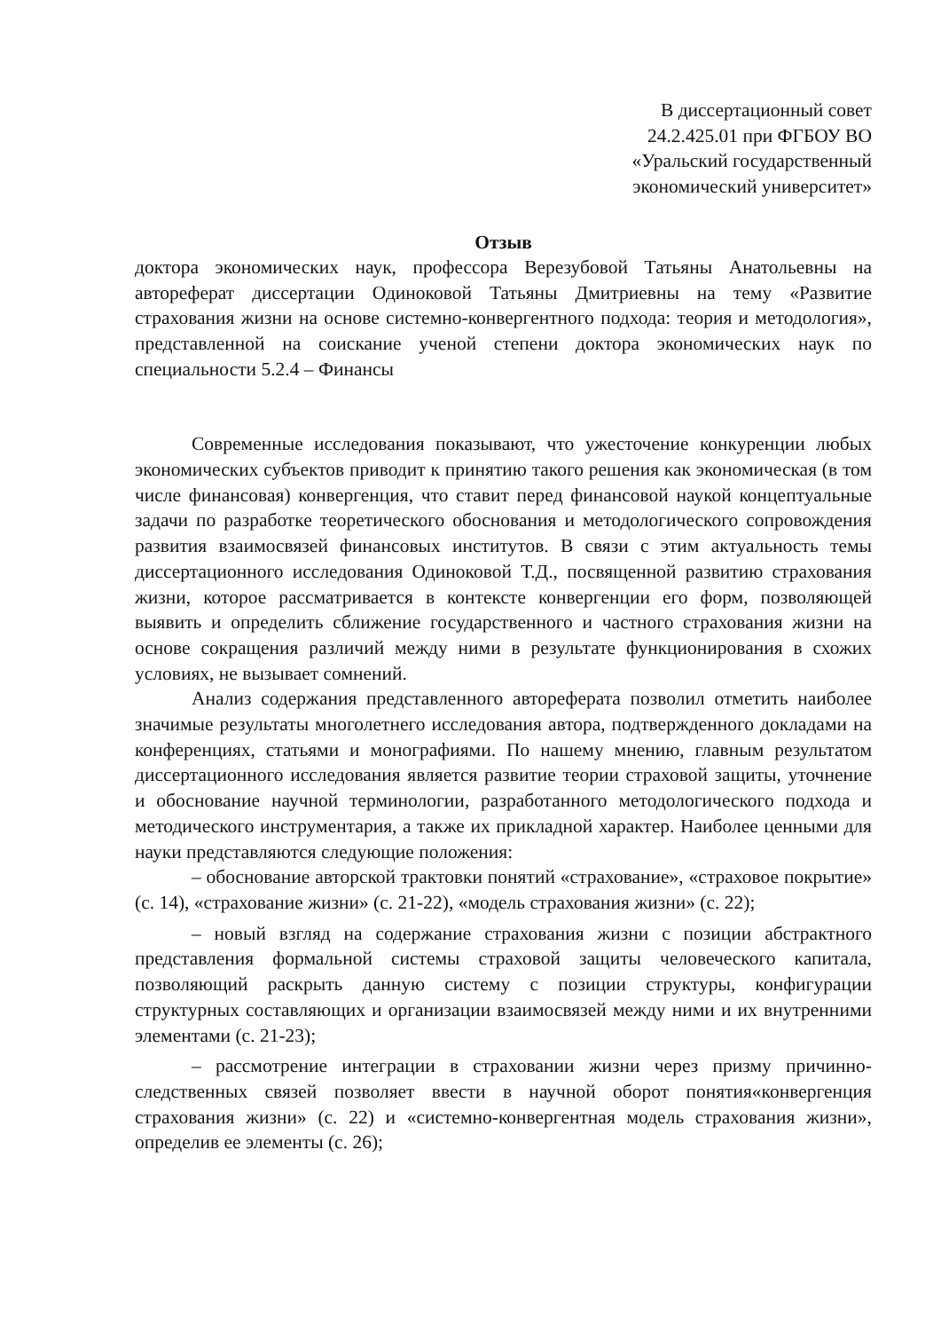В диссертационный совет
24.2.425.01 при ФГБОУ ВО
«Уральский государственный
экономический университет»
Отзыв
доктора экономических наук, профессора Верезубовой Татьяны Анатольевны на автореферат диссертации Одиноковой Татьяны Дмитриевны на тему «Развитие страхования жизни на основе системно-конвергентного подхода: теория и методология», представленной на соискание ученой степени доктора экономических наук по специальности 5.2.4 – Финансы
Современные исследования показывают, что ужесточение конкуренции любых экономических субъектов приводит к принятию такого решения как экономическая (в том числе финансовая) конвергенция, что ставит перед финансовой наукой концептуальные задачи по разработке теоретического обоснования и методологического сопровождения развития взаимосвязей финансовых институтов. В связи с этим актуальность темы диссертационного исследования Одиноковой Т.Д., посвященной развитию страхования жизни, которое рассматривается в контексте конвергенции его форм, позволяющей выявить и определить сближение государственного и частного страхования жизни на основе сокращения различий между ними в результате функционирования в схожих условиях, не вызывает сомнений.
Анализ содержания представленного автореферата позволил отметить наиболее значимые результаты многолетнего исследования автора, подтвержденного докладами на конференциях, статьями и монографиями. По нашему мнению, главным результатом диссертационного исследования является развитие теории страховой защиты, уточнение и обоснование научной терминологии, разработанного методологического подхода и методического инструментария, а также их прикладной характер. Наиболее ценными для науки представляются следующие положения:
– обоснование авторской трактовки понятий «страхование», «страховое покрытие» (с. 14), «страхование жизни» (с. 21-22), «модель страхования жизни» (с. 22);
– новый взгляд на содержание страхования жизни с позиции абстрактного представления формальной системы страховой защиты человеческого капитала, позволяющий раскрыть данную систему с позиции структуры, конфигурации структурных составляющих и организации взаимосвязей между ними и их внутренними элементами (с. 21-23);
– рассмотрение интеграции в страховании жизни через призму причинно-следственных связей позволяет ввести в научной оборот понятия«конвергенция страхования жизни» (с. 22) и «системно-конвергентная модель страхования жизни», определив ее элементы (с. 26);